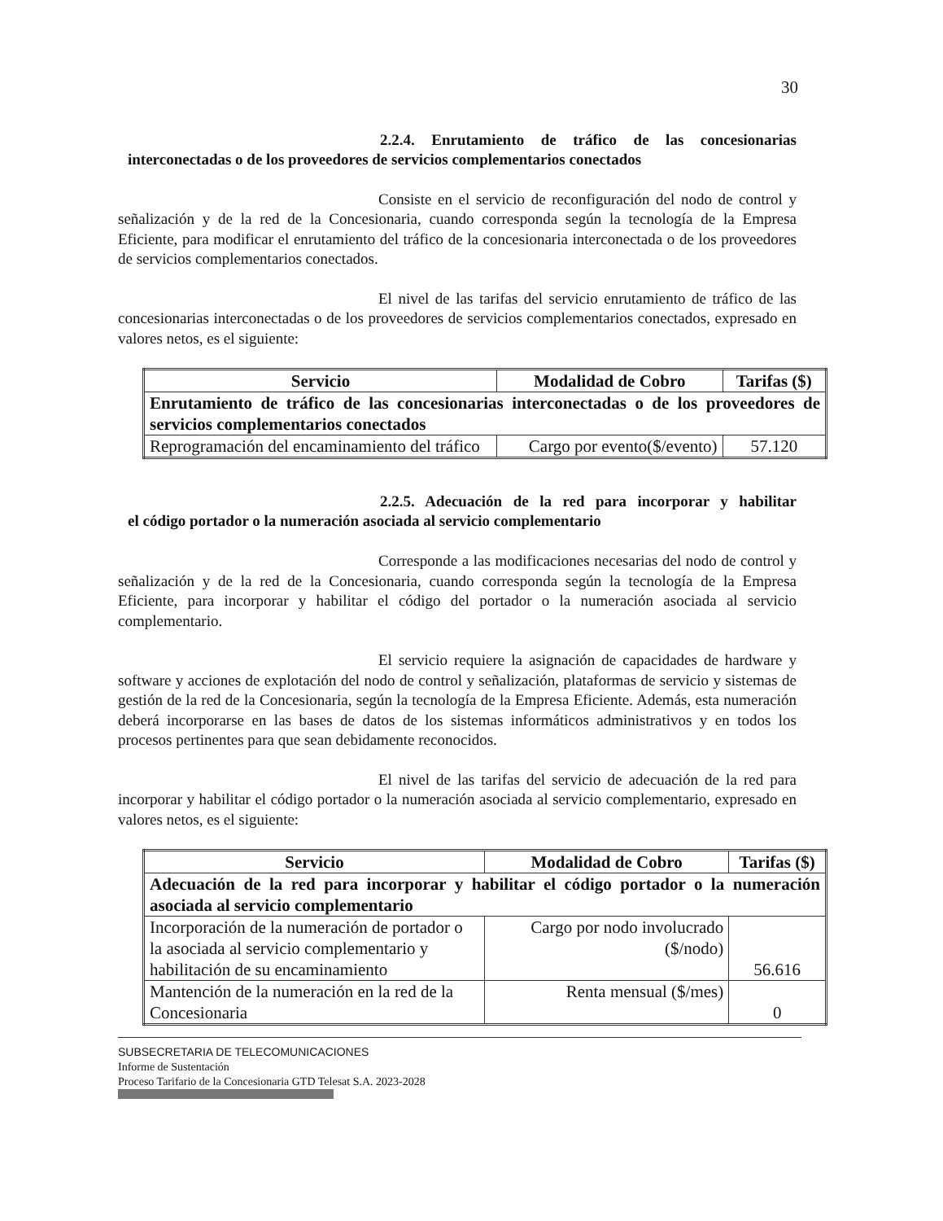30
2.2.4. Enrutamiento de tráfico de las concesionarias
interconectadas o de los proveedores de servicios complementarios conectados
Consiste en el servicio de reconfiguración del nodo de control y señalización y de la red de la Concesionaria, cuando corresponda según la tecnología de la Empresa Eficiente, para modificar el enrutamiento del tráfico de la concesionaria interconectada o de los proveedores de servicios complementarios conectados.
El nivel de las tarifas del servicio enrutamiento de tráfico de las concesionarias interconectadas o de los proveedores de servicios complementarios conectados, expresado en valores netos, es el siguiente:
| Servicio | Modalidad de Cobro | Tarifas ($) |
| --- | --- | --- |
| Enrutamiento de tráfico de las concesionarias interconectadas o de los proveedores de servicios complementarios conectados | | |
| Reprogramación del encaminamiento del tráfico | Cargo por evento($/evento) | 57.120 |
2.2.5. Adecuación de la red para incorporar y habilitar
el código portador o la numeración asociada al servicio complementario
Corresponde a las modificaciones necesarias del nodo de control y señalización y de la red de la Concesionaria, cuando corresponda según la tecnología de la Empresa Eficiente, para incorporar y habilitar el código del portador o la numeración asociada al servicio complementario.
El servicio requiere la asignación de capacidades de hardware y software y acciones de explotación del nodo de control y señalización, plataformas de servicio y sistemas de gestión de la red de la Concesionaria, según la tecnología de la Empresa Eficiente. Además, esta numeración deberá incorporarse en las bases de datos de los sistemas informáticos administrativos y en todos los procesos pertinentes para que sean debidamente reconocidos.
El nivel de las tarifas del servicio de adecuación de la red para incorporar y habilitar el código portador o la numeración asociada al servicio complementario, expresado en valores netos, es el siguiente:
| Servicio | Modalidad de Cobro | Tarifas ($) |
| --- | --- | --- |
| Adecuación de la red para incorporar y habilitar el código portador o la numeración asociada al servicio complementario | | |
| Incorporación de la numeración de portador o la asociada al servicio complementario y habilitación de su encaminamiento | Cargo por nodo involucrado ($/nodo) | 56.616 |
| Mantención de la numeración en la red de la Concesionaria | Renta mensual ($/mes) | 0 |
SUBSECRETARIA DE TELECOMUNICACIONES
Informe de Sustentación
Proceso Tarifario de la Concesionaria GTD Telesat S.A. 2023-2028